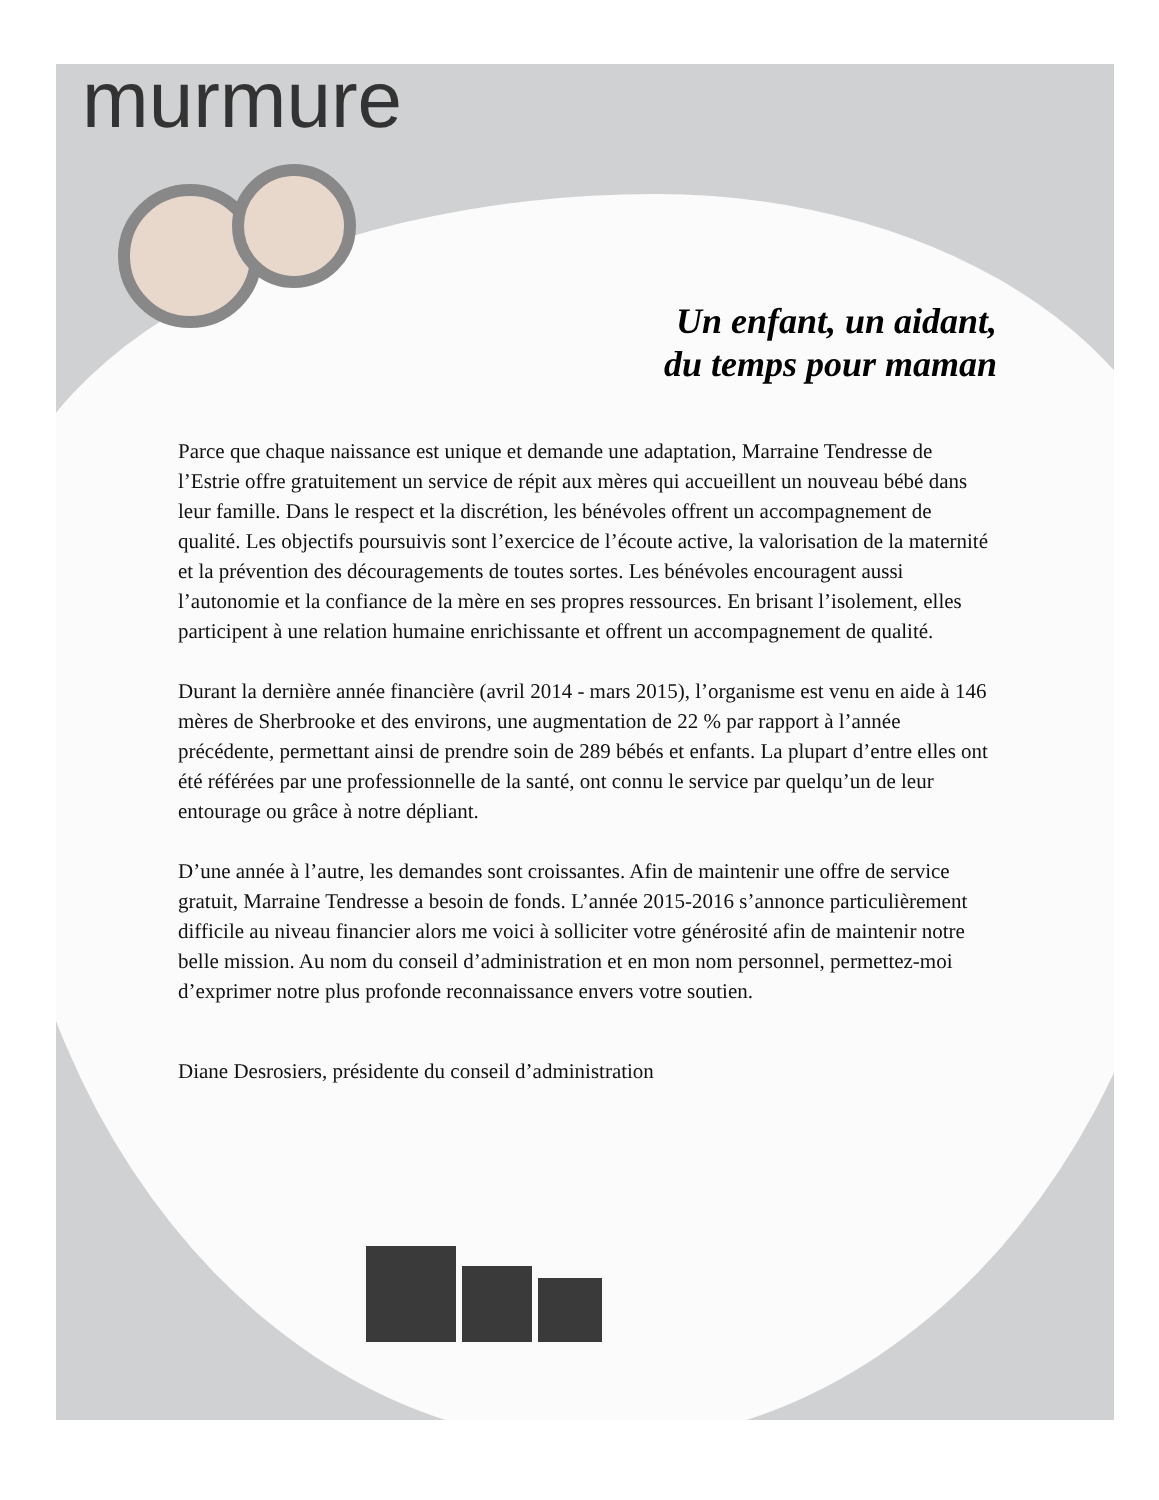murmure
Un enfant, un aidant,
du temps pour maman
Parce que chaque naissance est unique et demande une adaptation, Marraine Tendresse de l’Estrie offre gratuitement un service de répit aux mères qui accueillent un nouveau bébé dans leur famille. Dans le respect et la discrétion, les bénévoles offrent un accompagnement de qualité. Les objectifs poursuivis sont l’exercice de l’écoute active, la valorisation de la maternité et la prévention des découragements de toutes sortes. Les bénévoles encouragent aussi l’autonomie et la confiance de la mère en ses propres ressources. En brisant l’isolement, elles participent à une relation humaine enrichissante et offrent un accompagnement de qualité.
Durant la dernière année financière (avril 2014 - mars 2015), l’organisme est venu en aide à 146 mères de Sherbrooke et des environs, une augmentation de 22 % par rapport à l’année précédente, permettant ainsi de prendre soin de 289 bébés et enfants. La plupart d’entre elles ont été référées par une professionnelle de la santé, ont connu le service par quelqu’un de leur entourage ou grâce à notre dépliant.
D’une année à l’autre, les demandes sont croissantes. Afin de maintenir une offre de service gratuit, Marraine Tendresse a besoin de fonds. L’année 2015-2016 s’annonce particulièrement difficile au niveau financier alors me voici à solliciter votre générosité afin de maintenir notre belle mission. Au nom du conseil d’administration et en mon nom personnel, permettez-moi d’exprimer notre plus profonde reconnaissance envers votre soutien.
Diane Desrosiers, présidente du conseil d’administration